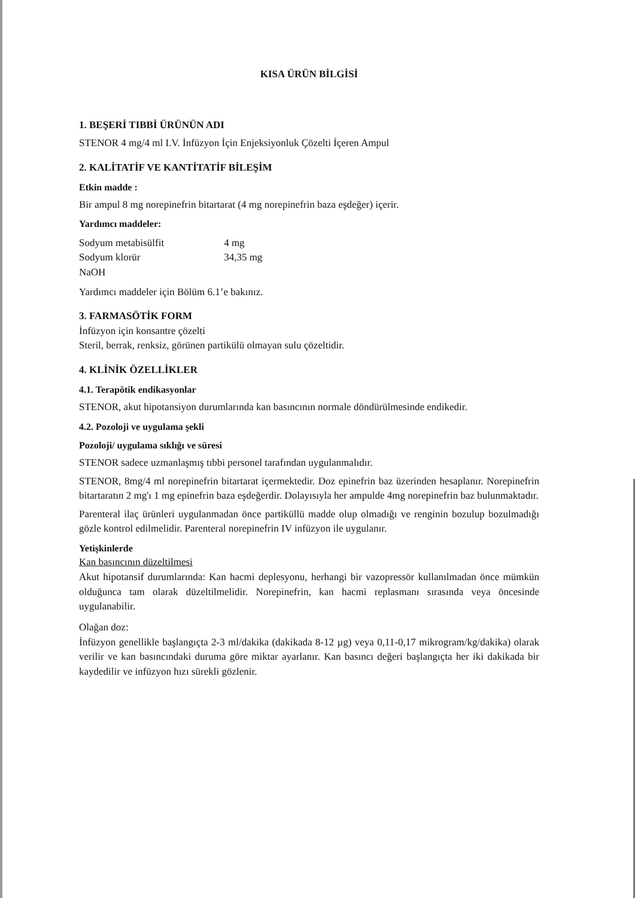KISA ÜRÜN BİLGİSİ
1. BEŞERİ TIBBİ ÜRÜNÜN ADI
STENOR 4 mg/4 ml I.V. İnfüzyon İçin Enjeksiyonluk Çözelti İçeren Ampul
2. KALİTATİF VE KANTİTATİF BİLEŞİM
Etkin madde :
Bir ampul 8 mg norepinefrin bitartarat (4 mg norepinefrin baza eşdeğer) içerir.
Yardımcı maddeler:
| Sodyum metabisülfit | 4 mg |
| Sodyum klorür | 34,35 mg |
| NaOH | |
Yardımcı maddeler için Bölüm 6.1’e bakınız.
3. FARMASÖTİK FORM
İnfüzyon için konsantre çözelti
Steril, berrak, renksiz, görünen partikülü olmayan sulu çözeltidir.
4. KLİNİK ÖZELLİKLER
4.1. Terapötik endikasyonlar
STENOR, akut hipotansiyon durumlarında kan basıncının normale döndürülmesinde endikedir.
4.2. Pozoloji ve uygulama şekli
Pozoloji/ uygulama sıklığı ve süresi
STENOR sadece uzmanlaşmış tıbbi personel tarafından uygulanmalıdır.
STENOR, 8mg/4 ml norepinefrin bitartarat içermektedir. Doz epinefrin baz üzerinden hesaplanır. Norepinefrin bitartaratın 2 mg'ı 1 mg epinefrin baza eşdeğerdir. Dolayısıyla her ampulde 4mg norepinefrin baz bulunmaktadır.
Parenteral ilaç ürünleri uygulanmadan önce partiküllü madde olup olmadığı ve renginin bozulup bozulmadığı gözle kontrol edilmelidir. Parenteral norepinefrin IV infüzyon ile uygulanır.
Yetişkinlerde
Kan basıncının düzeltilmesi
Akut hipotansif durumlarında: Kan hacmi deplesyonu, herhangi bir vazopressör kullanılmadan önce mümkün olduğunca tam olarak düzeltilmelidir. Norepinefrin, kan hacmi replasmanı sırasında veya öncesinde uygulanabilir.
Olağan doz:
İnfüzyon genellikle başlangıçta 2-3 ml/dakika (dakikada 8-12 µg) veya 0,11-0,17 mikrogram/kg/dakika) olarak verilir ve kan basıncındaki duruma göre miktar ayarlanır. Kan basıncı değeri başlangıçta her iki dakikada bir kaydedilir ve infüzyon hızı sürekli gözlenir.